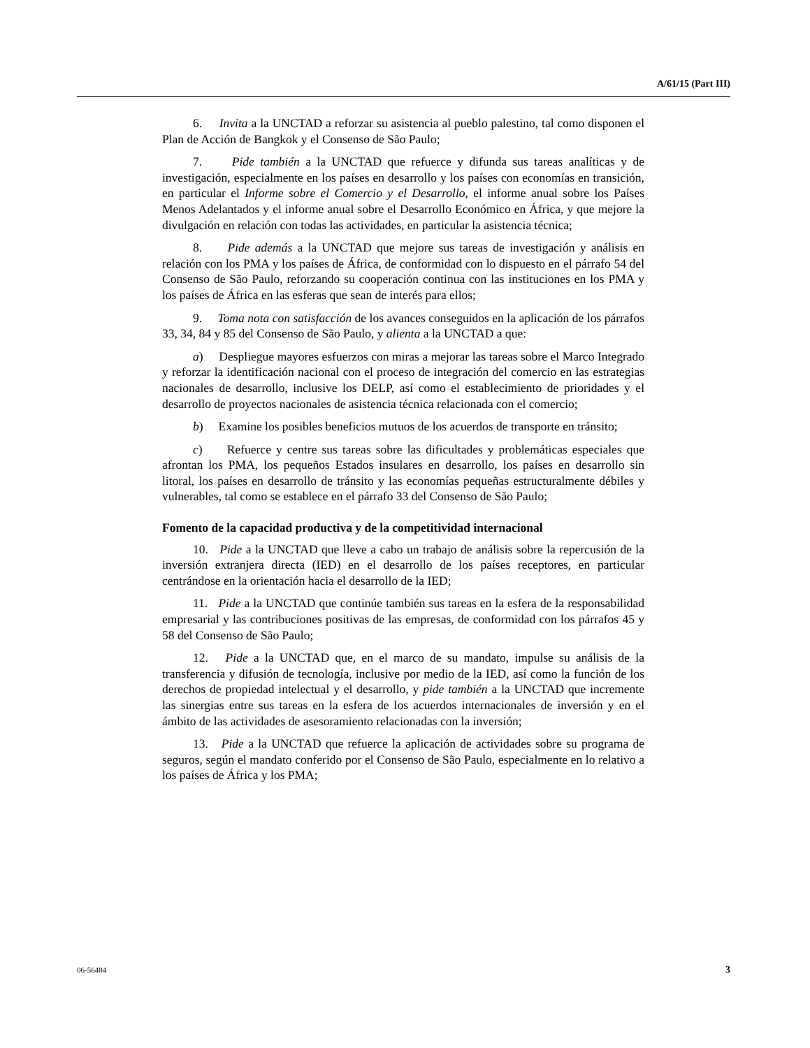A/61/15 (Part III)
6. Invita a la UNCTAD a reforzar su asistencia al pueblo palestino, tal como disponen el Plan de Acción de Bangkok y el Consenso de São Paulo;
7. Pide también a la UNCTAD que refuerce y difunda sus tareas analíticas y de investigación, especialmente en los países en desarrollo y los países con economías en transición, en particular el Informe sobre el Comercio y el Desarrollo, el informe anual sobre los Países Menos Adelantados y el informe anual sobre el Desarrollo Económico en África, y que mejore la divulgación en relación con todas las actividades, en particular la asistencia técnica;
8. Pide además a la UNCTAD que mejore sus tareas de investigación y análisis en relación con los PMA y los países de África, de conformidad con lo dispuesto en el párrafo 54 del Consenso de São Paulo, reforzando su cooperación continua con las instituciones en los PMA y los países de África en las esferas que sean de interés para ellos;
9. Toma nota con satisfacción de los avances conseguidos en la aplicación de los párrafos 33, 34, 84 y 85 del Consenso de São Paulo, y alienta a la UNCTAD a que:
a) Despliegue mayores esfuerzos con miras a mejorar las tareas sobre el Marco Integrado y reforzar la identificación nacional con el proceso de integración del comercio en las estrategias nacionales de desarrollo, inclusive los DELP, así como el establecimiento de prioridades y el desarrollo de proyectos nacionales de asistencia técnica relacionada con el comercio;
b) Examine los posibles beneficios mutuos de los acuerdos de transporte en tránsito;
c) Refuerce y centre sus tareas sobre las dificultades y problemáticas especiales que afrontan los PMA, los pequeños Estados insulares en desarrollo, los países en desarrollo sin litoral, los países en desarrollo de tránsito y las economías pequeñas estructuralmente débiles y vulnerables, tal como se establece en el párrafo 33 del Consenso de São Paulo;
Fomento de la capacidad productiva y de la competitividad internacional
10. Pide a la UNCTAD que lleve a cabo un trabajo de análisis sobre la repercusión de la inversión extranjera directa (IED) en el desarrollo de los países receptores, en particular centrándose en la orientación hacia el desarrollo de la IED;
11. Pide a la UNCTAD que continúe también sus tareas en la esfera de la responsabilidad empresarial y las contribuciones positivas de las empresas, de conformidad con los párrafos 45 y 58 del Consenso de São Paulo;
12. Pide a la UNCTAD que, en el marco de su mandato, impulse su análisis de la transferencia y difusión de tecnología, inclusive por medio de la IED, así como la función de los derechos de propiedad intelectual y el desarrollo, y pide también a la UNCTAD que incremente las sinergias entre sus tareas en la esfera de los acuerdos internacionales de inversión y en el ámbito de las actividades de asesoramiento relacionadas con la inversión;
13. Pide a la UNCTAD que refuerce la aplicación de actividades sobre su programa de seguros, según el mandato conferido por el Consenso de São Paulo, especialmente en lo relativo a los países de África y los PMA;
06-56484 3